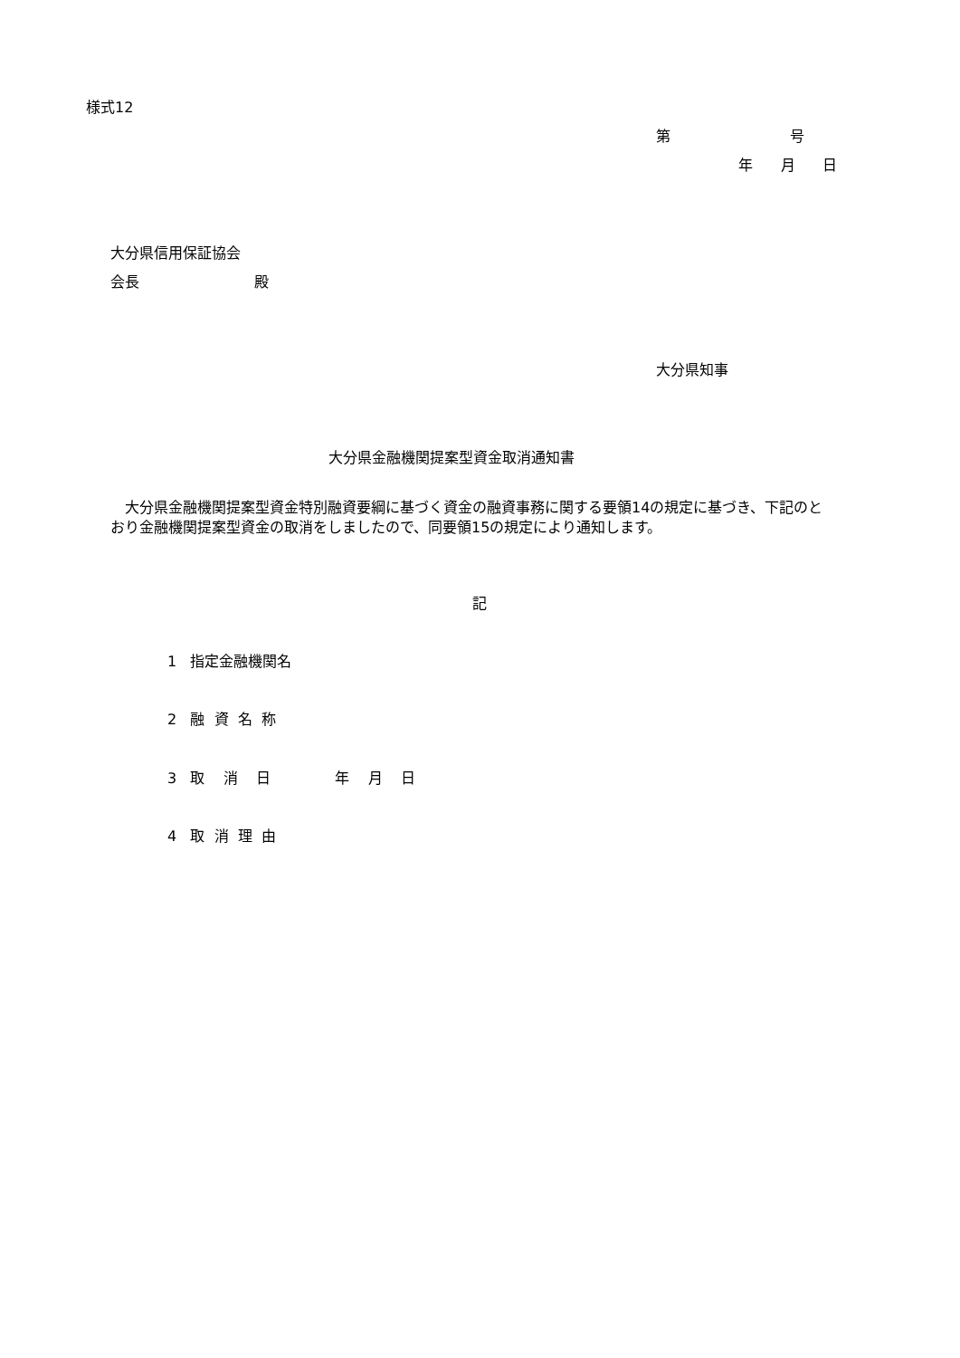様式12
第 号
年 月 日
大分県信用保証協会
会長 殿
大分県知事
大分県金融機関提案型資金取消通知書
　大分県金融機関提案型資金特別融資要綱に基づく資金の融資事務に関する要領14の規定に基づき、下記のとおり金融機関提案型資金の取消をしましたので、同要領15の規定により通知します。
記
1 指定金融機関名
2 融 資 名 称
3 取 消 日 年 月 日
4 取 消 理 由